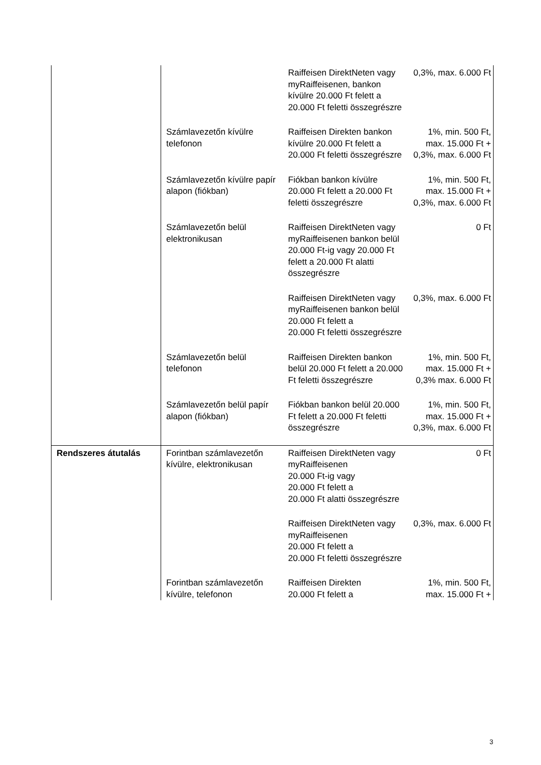| | | Raiffeisen DirektNeten vagy myRaiffeisenen, bankon kívülre 20.000 Ft felett a 20.000 Ft feletti összegrészre | 0,3%, max. 6.000 Ft |
| | Számlavezetőn kívülre telefonon | Raiffeisen Direkten bankon kívülre 20.000 Ft felett a 20.000 Ft feletti összegrészre | 1%, min. 500 Ft, max. 15.000 Ft + 0,3%, max. 6.000 Ft |
| | Számlavezetőn kívülre papír alapon (fiókban) | Fiókban bankon kívülre 20.000 Ft felett a 20.000 Ft feletti összegrészre | 1%, min. 500 Ft, max. 15.000 Ft + 0,3%, max. 6.000 Ft |
| | Számlavezetőn belül elektronikusan | Raiffeisen DirektNeten vagy myRaiffeisenen bankon belül 20.000 Ft-ig vagy 20.000 Ft felett a 20.000 Ft alatti összegrészre | 0 Ft |
| | | Raiffeisen DirektNeten vagy myRaiffeisenen bankon belül 20.000 Ft felett a 20.000 Ft feletti összegrészre | 0,3%, max. 6.000 Ft |
| | Számlavezetőn belül telefonon | Raiffeisen Direkten bankon belül 20.000 Ft felett a 20.000 Ft feletti összegrészre | 1%, min. 500 Ft, max. 15.000 Ft + 0,3% max. 6.000 Ft |
| | Számlavezetőn belül papír alapon (fiókban) | Fiókban bankon belül 20.000 Ft felett a 20.000 Ft feletti összegrészre | 1%, min. 500 Ft, max. 15.000 Ft + 0,3%, max. 6.000 Ft |
| Rendszeres átutalás | Forintban számlavezetőn kívülre, elektronikusan | Raiffeisen DirektNeten vagy myRaiffeisenen 20.000 Ft-ig vagy 20.000 Ft felett a 20.000 Ft alatti összegrészre | 0 Ft |
| | | Raiffeisen DirektNeten vagy myRaiffeisenen 20.000 Ft felett a 20.000 Ft feletti összegrészre | 0,3%, max. 6.000 Ft |
| | Forintban számlavezetőn kívülre, telefonon | Raiffeisen Direkten 20.000 Ft felett a | 1%, min. 500 Ft, max. 15.000 Ft + |
3